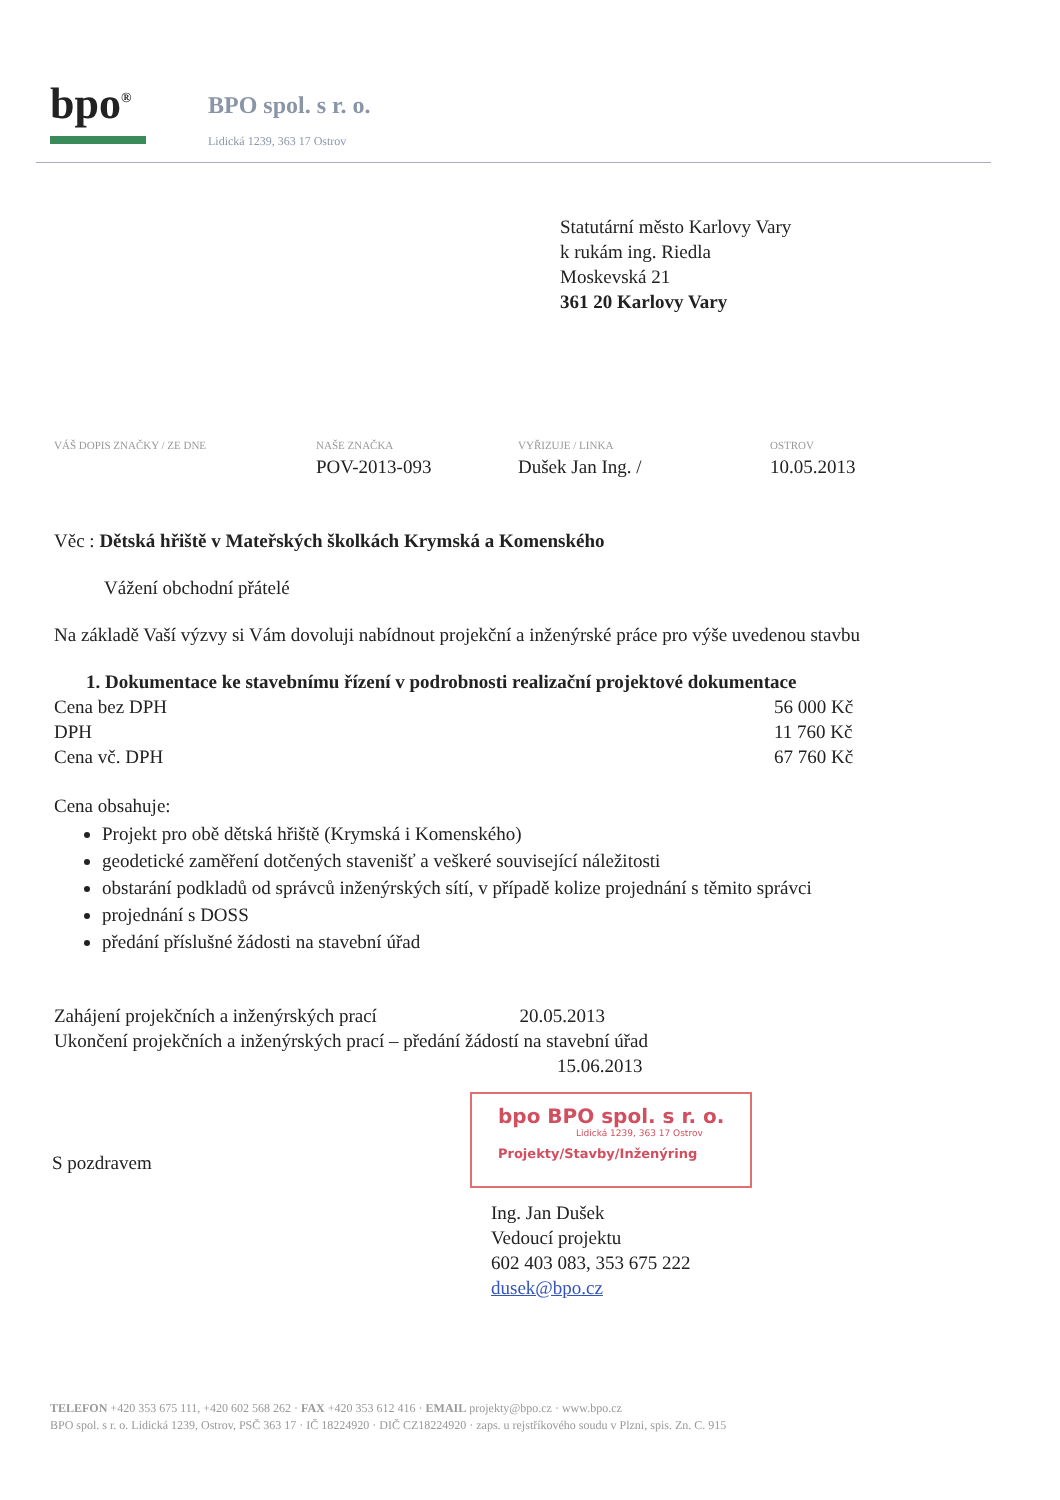bpo<sup>®</sup> BPO spol. s r. o.
Lidická 1239, 363 17 Ostrov
Statutární město Karlovy Vary
k rukám ing. Riedla
Moskevská 21
361 20 Karlovy Vary
| VÁŠ DOPIS ZNAČKY / ZE DNE | NAŠE ZNAČKA | VYŘIZUJE / LINKA | OSTROV |
| --- | --- | --- | --- |
| | POV-2013-093 | Dušek Jan Ing. / | 10.05.2013 |
Věc : Dětská hřiště v Mateřských školkách Krymská a Komenského
Vážení obchodní přátelé
Na základě Vaší výzvy si Vám dovoluji nabídnout projekční a inženýrské práce pro výše uvedenou stavbu
1. Dokumentace ke stavebnímu řízení v podrobnosti realizační projektové dokumentace
| Cena bez DPH | 56 000 Kč |
| DPH | 11 760 Kč |
| Cena vč. DPH | 67 760 Kč |
Cena obsahuje:
Projekt pro obě dětská hřiště (Krymská i Komenského)
geodetické zaměření dotčených stavenišť a veškeré související náležitosti
obstarání podkladů od správců inženýrských sítí, v případě kolize projednání s těmito správci
projednání s DOSS
předání příslušné žádosti na stavební úřad
Zahájení projekčních a inženýrských prací 20.05.2013
Ukončení projekčních a inženýrských prací – předání žádostí na stavební úřad
15.06.2013
bpo BPO spol. s r. o.
Lidická 1239, 363 17 Ostrov
Projekty/Stavby/Inženýring
S pozdravem
Ing. Jan Dušek
Vedoucí projektu
602 403 083, 353 675 222
dusek@bpo.cz
TELEFON +420 353 675 111, +420 602 568 262 · FAX +420 353 612 416 · EMAIL projekty@bpo.cz · www.bpo.cz
BPO spol. s r. o. Lidická 1239, Ostrov, PSČ 363 17 · IČ 18224920 · DIČ CZ18224920 · zaps. u rejstříkového soudu v Plzni, spis. Zn. C. 915